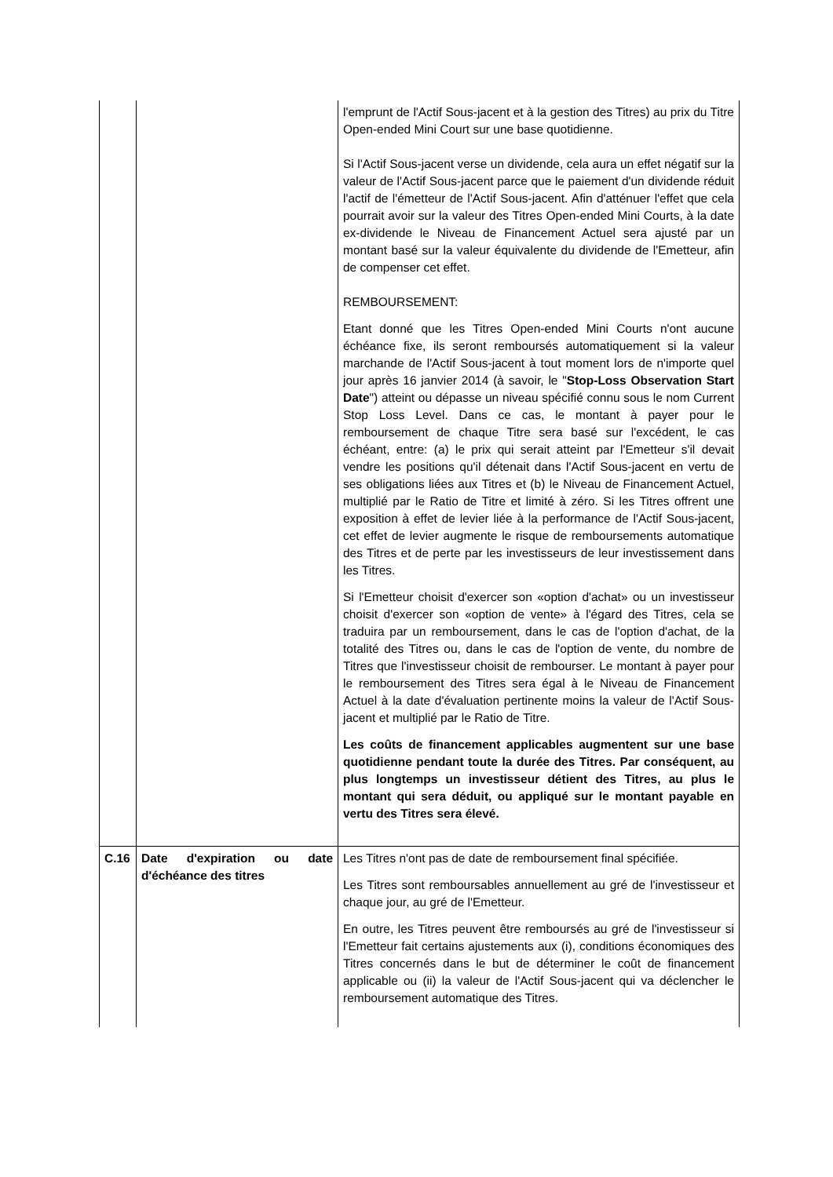| | | l'emprunt de l'Actif Sous-jacent et à la gestion des Titres) au prix du Titre Open-ended Mini Court sur une base quotidienne. Si l'Actif Sous-jacent verse un dividende, cela aura un effet négatif sur la valeur de l'Actif Sous-jacent parce que le paiement d'un dividende réduit l'actif de l'émetteur de l'Actif Sous-jacent. Afin d'atténuer l'effet que cela pourrait avoir sur la valeur des Titres Open-ended Mini Courts, à la date ex-dividende le Niveau de Financement Actuel sera ajusté par un montant basé sur la valeur équivalente du dividende de l'Emetteur, afin de compenser cet effet. REMBOURSEMENT: Etant donné que les Titres Open-ended Mini Courts n'ont aucune échéance fixe, ils seront remboursés automatiquement si la valeur marchande de l'Actif Sous-jacent à tout moment lors de n'importe quel jour après 16 janvier 2014 (à savoir, le " Stop-Loss Observation Start Date ") atteint ou dépasse un niveau spécifié connu sous le nom Current Stop Loss Level. Dans ce cas, le montant à payer pour le remboursement de chaque Titre sera basé sur l'excédent, le cas échéant, entre: (a) le prix qui serait atteint par l'Emetteur s'il devait vendre les positions qu'il détenait dans l'Actif Sous-jacent en vertu de ses obligations liées aux Titres et (b) le Niveau de Financement Actuel, multiplié par le Ratio de Titre et limité à zéro. Si les Titres offrent une exposition à effet de levier liée à la performance de l'Actif Sous-jacent, cet effet de levier augmente le risque de remboursements automatique des Titres et de perte par les investisseurs de leur investissement dans les Titres. Si l'Emetteur choisit d'exercer son «option d'achat» ou un investisseur choisit d'exercer son «option de vente» à l'égard des Titres, cela se traduira par un remboursement, dans le cas de l'option d'achat, de la totalité des Titres ou, dans le cas de l'option de vente, du nombre de Titres que l'investisseur choisit de rembourser. Le montant à payer pour le remboursement des Titres sera égal à le Niveau de Financement Actuel à la date d'évaluation pertinente moins la valeur de l'Actif Sous-jacent et multiplié par le Ratio de Titre. Les coûts de financement applicables augmentent sur une base quotidienne pendant toute la durée des Titres. Par conséquent, au plus longtemps un investisseur détient des Titres, au plus le montant qui sera déduit, ou appliqué sur le montant payable en vertu des Titres sera élevé. |
| C.16 | Date d'expiration ou date d'échéance des titres | Les Titres n'ont pas de date de remboursement final spécifiée. Les Titres sont remboursables annuellement au gré de l'investisseur et chaque jour, au gré de l'Emetteur. En outre, les Titres peuvent être remboursés au gré de l'investisseur si l'Emetteur fait certains ajustements aux (i), conditions économiques des Titres concernés dans le but de déterminer le coût de financement applicable ou (ii) la valeur de l'Actif Sous-jacent qui va déclencher le remboursement automatique des Titres. |